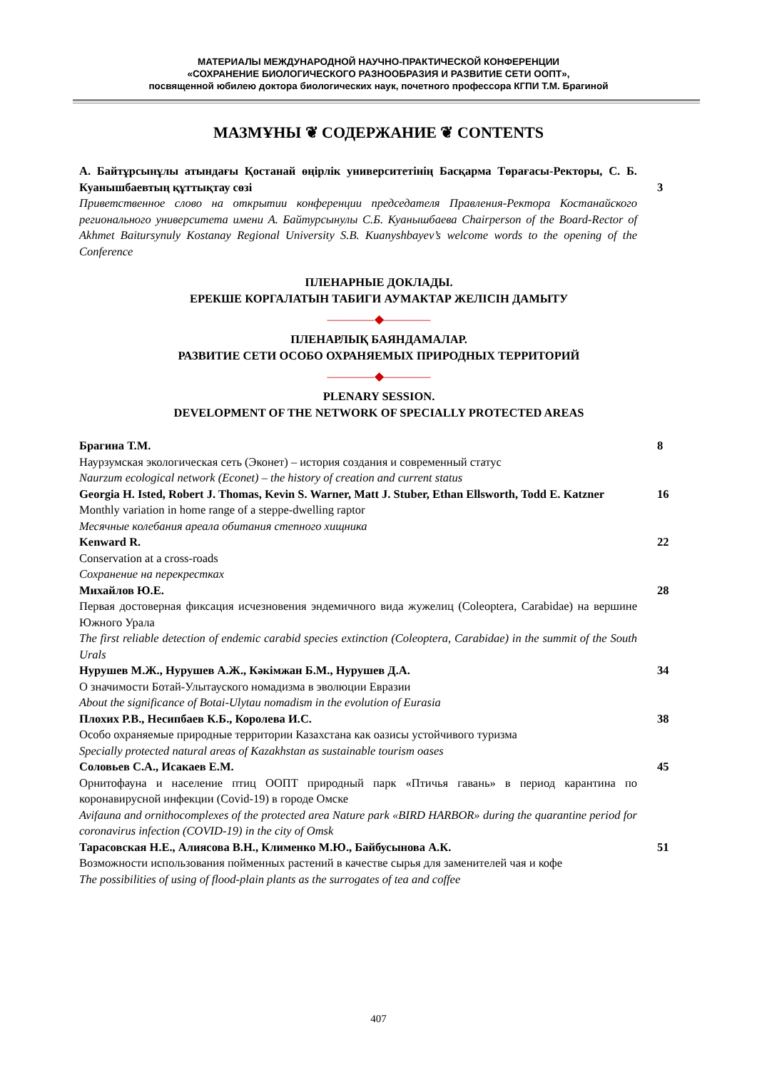МАТЕРИАЛЫ МЕЖДУНАРОДНОЙ НАУЧНО-ПРАКТИЧЕСКОЙ КОНФЕРЕНЦИИ
«СОХРАНЕНИЕ БИОЛОГИЧЕСКОГО РАЗНООБРАЗИЯ И РАЗВИТИЕ СЕТИ ООПТ»,
посвященной юбилею доктора биологических наук, почетного профессора КГПИ Т.М. Брагиной
МАЗМҰНЫ ❦ СОДЕРЖАНИЕ ❦ CONTENTS
А. Байтұрсынұлы атындағы Қостанай өңірлік университетінің Басқарма Төрағасы-Ректоры, С. Б. Куанышбаевтың құттықтау сөзі
Приветственное слово на открытии конференции председателя Правления-Ректора Костанайского регионального университета имени А. Байтурсынулы С.Б. Куанышбаева Chairperson of the Board-Rector of Akhmet Baitursynuly Kostanay Regional University S.B. Kuanyshbayev’s welcome words to the opening of the Conference
3
ПЛЕНАРНЫЕ ДОКЛАДЫ.
ЕРЕКШЕ КОРГАЛАТЫН ТАБИГИ АУМАКТАР ЖЕЛІСІН ДАМЫТУ
————◆————
ПЛЕНАРЛЫҚ БАЯНДАМАЛАР.
РАЗВИТИЕ СЕТИ ОСОБО ОХРАНЯЕМЫХ ПРИРОДНЫХ ТЕРРИТОРИЙ
————◆————
PLENARY SESSION.
DEVELOPMENT OF THE NETWORK OF SPECIALLY PROTECTED AREAS
Брагина Т.М.
Наурзумская экологическая сеть (Эконет) – история создания и современный статус
Naurzum ecological network (Econet) – the history of creation and current status
8
Georgia H. Isted, Robert J. Thomas, Kevin S. Warner, Matt J. Stuber, Ethan Ellsworth, Todd E. Katzner
Monthly variation in home range of a steppe-dwelling raptor
Месячные колебания ареала обитания степного хищника
16
Kenward R.
Conservation at a cross-roads
Сохранение на перекрестках
22
Михайлов Ю.Е.
Первая достоверная фиксация исчезновения эндемичного вида жужелиц (Coleoptera, Carabidae) на вершине Южного Урала
The first reliable detection of endemic carabid species extinction (Coleoptera, Carabidae) in the summit of the South Urals
28
Нурушев М.Ж., Нурушев А.Ж., Кәкімжан Б.М., Нурушев Д.А.
О значимости Ботай-Улытауского номадизма в эволюции Евразии
About the significance of Botai-Ulytau nomadism in the evolution of Eurasia
34
Плохих Р.В., Несипбаев К.Б., Королева И.С.
Особо охраняемые природные территории Казахстана как оазисы устойчивого туризма
Specially protected natural areas of Kazakhstan as sustainable tourism oases
38
Соловьев С.А., Исакаев Е.М.
Орнитофауна и население птиц ООПТ природный парк «Птичья гавань» в период карантина по коронавирусной инфекции (Covid-19) в городе Омске
Avifauna and ornithocomplexes of the protected area Nature park «BIRD HARBOR» during the quarantine period for coronavirus infection (COVID-19) in the city of Omsk
45
Тарасовская Н.Е., Алиясова В.Н., Клименко М.Ю., Байбусынова А.К.
Возможности использования пойменных растений в качестве сырья для заменителей чая и кофе
The possibilities of using of flood-plain plants as the surrogates of tea and coffee
51
407